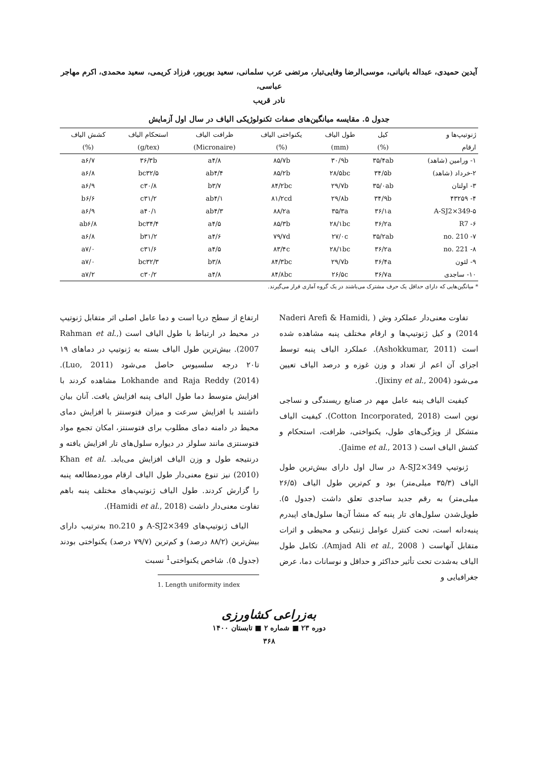آیدین حمیدی، عبداله بانیانی، موسی‌الرضا وفایی‌تبار، مرتضی عرب سلمانی، سعید بوربور، فرزاد کریمی، سعید محمدی، اکرم مهاجر عباسی،
نادر قریب
جدول ۵. مقایسه میانگین‌های صفات تکنولوژیکی الیاف در سال اول آزمایش
| ژنوتیپ‌ها و | کیل | طول الیاف | یکنواختی الیاف | ظرافت الیاف | استحکام الیاف | کشش الیاف |
| --- | --- | --- | --- | --- | --- | --- |
| ارقام | (%) | (mm) | (%) | (Micronaire) | (g/tex) | (%) |
| ۱- ورامین (شاهد) | ۳۵/۴ab | ۳۰/۹b | ۸۵/۷b | a۴/۸ | ۳۶/۳b | a۶/۷ |
| ۲-خرداد (شاهد) | ۳۴/۵b | ۲۸/۵bc | ۸۵/۲b | ab۴/۴ | bc۳۲/۵ | a۶/۸ |
| ۳- اولتان | ۳۵/۰ab | ۲۹/۷b | ۸۴/۲bc | b۳/۷ | c۳۰/۸ | a۶/۹ |
| ۴- ۴۳۲۵۹ | ۳۴/۹b | ۲۹/۸b | ۸۱/۲cd | ab۴/۱ | c۳۱/۲ | b۶/۶ |
| ۵-A-SJ2×349 | ۳۶/۱a | ۳۵/۳a | ۸۸/۲a | ab۴/۳ | a۴۰/۱ | a۶/۹ |
| ۶- R7 | ۳۶/۲a | ۲۸/۱bc | ۸۵/۳b | a۴/۵ | bc۳۴/۴ | ab۶/۸ |
| ۷- no. 210 | ۳۵/۲ab | ۲۷/۰c | ۷۹/۷d | a۴/۶ | b۳۱/۲ | a۶/۸ |
| ۸- no. 221 | ۳۶/۲a | ۲۸/۱bc | ۸۳/۴c | a۴/۵ | c۳۱/۶ | a۷/۰ |
| ۹- لئون | ۳۶/۴a | ۲۹/۷b | ۸۴/۳bc | b۳/۸ | bc۳۲/۳ | a۷/۰ |
| ۱۰- ساجدی | ۳۶/۷a | ۲۶/۵c | ۸۴/۸bc | a۴/۸ | c۳۰/۲ | a۷/۲ |
* میانگین‌هایی که دارای حداقل یک حرف مشترک می‌باشند در یک گروه آماری قرار می‌گیرند.
تفاوت معنی‌دار عملکرد وش ( Naderi Arefi & Hamidi, 2014) و کیل ژنوتیپ‌ها و ارقام مختلف پنبه مشاهده شده است (Ashokkumar, 2011). عملکرد الیاف پنبه توسط اجزای آن اعم از تعداد و وزن غوزه و درصد الیاف تعیین می‌شود (Jixiny et al., 2004).
کیفیت الیاف پنبه عامل مهم در صنایع ریسندگی و نساجی نوین است (Cotton Incorporated, 2018). کیفیت الیاف متشکل از ویژگی‌های طول، یکنواختی، ظرافت، استحکام و کشش الیاف است ( Jaime et al., 2013).
ژنوتیپ A-SJ2×349 در سال اول دارای بیش‌ترین طول الیاف (۳۵/۳ میلی‌متر) بود و کم‌ترین طول الیاف (۲۶/۵ میلی‌متر) به رقم جدید ساجدی تعلق داشت (جدول ۵). طویل‌شدن سلول‌های تار پنبه که منشأ آن‌ها سلول‌های اپیدرم پنبه‌دانه است، تحت کنترل عوامل ژنتیکی و محیطی و اثرات متقابل آنهاست ( Amjad Ali et al., 2008). تکامل طول الیاف به‌شدت تحت تأثیر حداکثر و حداقل و نوسانات دما، عرض جغرافیایی و
ارتفاع از سطح دریا است و دما عامل اصلی اثر متقابل ژنوتیپ در محیط در ارتباط با طول الیاف است (Rahman et al., 2007). بیش‌ترین طول الیاف بسته به ژنوتیپ در دماهای ۱۹ تا۲۰ درجه سلسیوس حاصل می‌شود (Luo, 2011). Lokhande and Raja Reddy (2014) مشاهده کردند با افزایش متوسط دما طول الیاف پنبه افزایش یافت. آنان بیان داشتند با افزایش سرعت و میزان فتوسنتز با افزایش دمای محیط در دامنه دمای مطلوب برای فتوسنتز، امکان تجمع مواد فتوسنتزی مانند سلولز در دیواره سلول‌های تار افزایش یافته و درنتیجه طول و وزن الیاف افزایش می‌یابد. Khan et al. (2010) نیز تنوع معنی‌دار طول الیاف ارقام موردمطالعه پنبه را گزارش کردند. طول الیاف ژنوتیپ‌های مختلف پنبه باهم تفاوت معنی‌دار داشت (Hamidi et al., 2018).
الیاف ژنوتیپ‌های A-SJ2×349 و no.210 به‌ترتیب دارای بیش‌ترین (۸۸/۲ درصد) و کم‌ترین (۷۹/۷ درصد) یکنواختی بودند (جدول ۵). شاخص یکنواختی<sup>1</sup> نسبت
1. Length uniformity index
به‌زراعی کشاورزی
دوره ۲۳ ■ شماره ۲ ■ تابستان ۱۴۰۰
۳۶۸